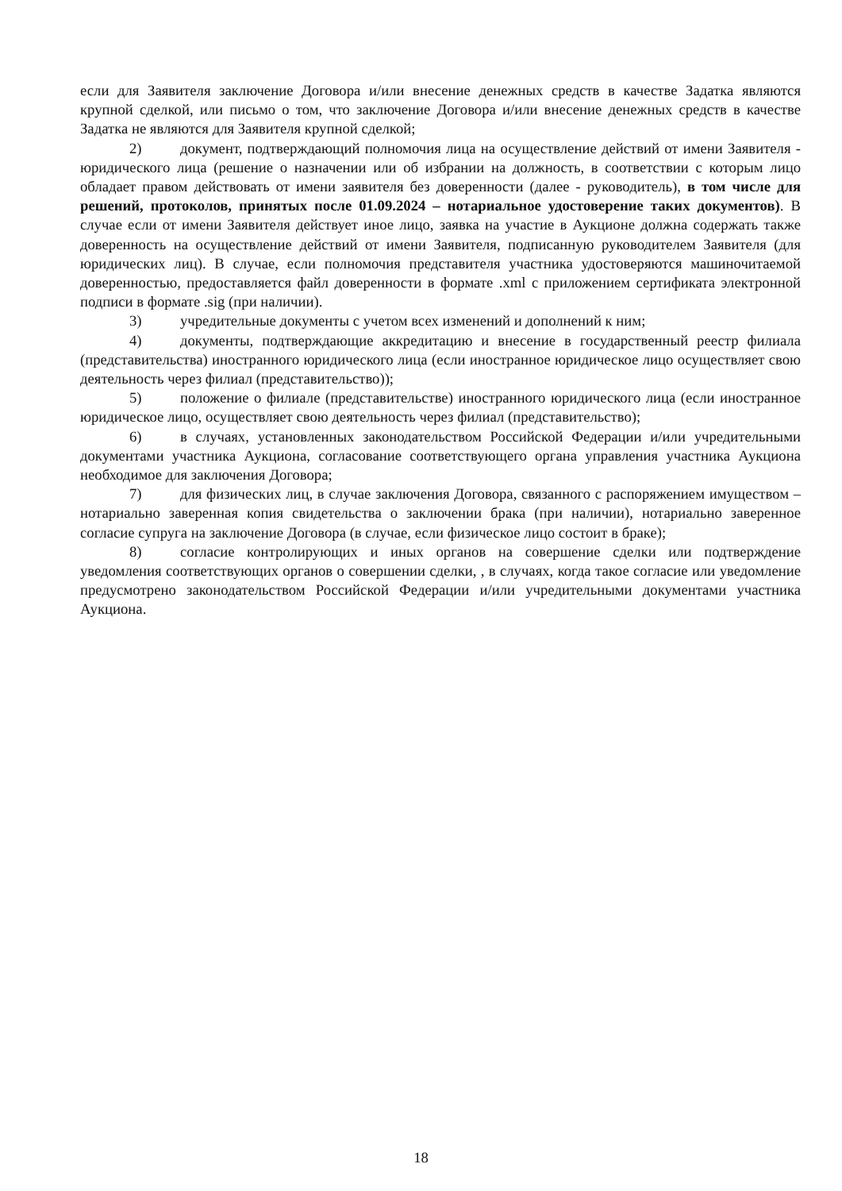если для Заявителя заключение Договора и/или внесение денежных средств в качестве Задатка являются крупной сделкой, или письмо о том, что заключение Договора и/или внесение денежных средств в качестве Задатка не являются для Заявителя крупной сделкой;
2) документ, подтверждающий полномочия лица на осуществление действий от имени Заявителя - юридического лица (решение о назначении или об избрании на должность, в соответствии с которым лицо обладает правом действовать от имени заявителя без доверенности (далее - руководитель), в том числе для решений, протоколов, принятых после 01.09.2024 – нотариальное удостоверение таких документов). В случае если от имени Заявителя действует иное лицо, заявка на участие в Аукционе должна содержать также доверенность на осуществление действий от имени Заявителя, подписанную руководителем Заявителя (для юридических лиц). В случае, если полномочия представителя участника удостоверяются машиночитаемой доверенностью, предоставляется файл доверенности в формате .xml с приложением сертификата электронной подписи в формате .sig (при наличии).
3) учредительные документы с учетом всех изменений и дополнений к ним;
4) документы, подтверждающие аккредитацию и внесение в государственный реестр филиала (представительства) иностранного юридического лица (если иностранное юридическое лицо осуществляет свою деятельность через филиал (представительство));
5) положение о филиале (представительстве) иностранного юридического лица (если иностранное юридическое лицо, осуществляет свою деятельность через филиал (представительство);
6) в случаях, установленных законодательством Российской Федерации и/или учредительными документами участника Аукциона, согласование соответствующего органа управления участника Аукциона необходимое для заключения Договора;
7) для физических лиц, в случае заключения Договора, связанного с распоряжением имуществом – нотариально заверенная копия свидетельства о заключении брака (при наличии), нотариально заверенное согласие супруга на заключение Договора (в случае, если физическое лицо состоит в браке);
8) согласие контролирующих и иных органов на совершение сделки или подтверждение уведомления соответствующих органов о совершении сделки, , в случаях, когда такое согласие или уведомление предусмотрено законодательством Российской Федерации и/или учредительными документами участника Аукциона.
18